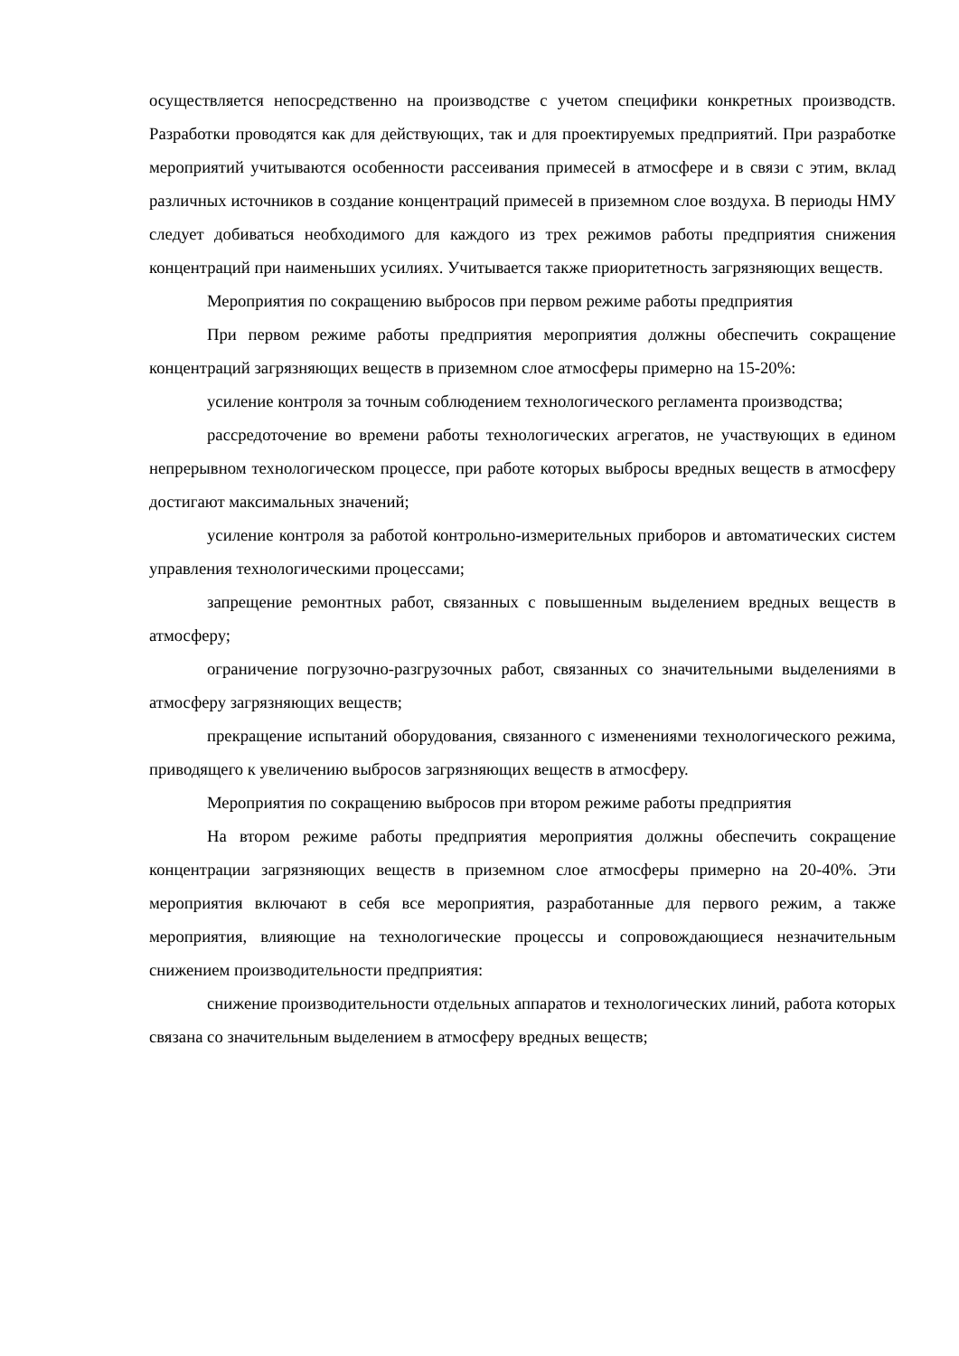осуществляется непосредственно на производстве с учетом специфики конкретных производств. Разработки проводятся как для действующих, так и для проектируемых предприятий. При разработке мероприятий учитываются особенности рассеивания примесей в атмосфере и в связи с этим, вклад различных источников в создание концентраций примесей в приземном слое воздуха. В периоды НМУ следует добиваться необходимого для каждого из трех режимов работы предприятия снижения концентраций при наименьших усилиях. Учитывается также приоритетность загрязняющих веществ.
Мероприятия по сокращению выбросов при первом режиме работы предприятия
При первом режиме работы предприятия мероприятия должны обеспечить сокращение концентраций загрязняющих веществ в приземном слое атмосферы примерно на 15-20%:
усиление контроля за точным соблюдением технологического регламента производства;
рассредоточение во времени работы технологических агрегатов, не участвующих в едином непрерывном технологическом процессе, при работе которых выбросы вредных веществ в атмосферу достигают максимальных значений;
усиление контроля за работой контрольно-измерительных приборов и автоматических систем управления технологическими процессами;
запрещение ремонтных работ, связанных с повышенным выделением вредных веществ в атмосферу;
ограничение погрузочно-разгрузочных работ, связанных со значительными выделениями в атмосферу загрязняющих веществ;
прекращение испытаний оборудования, связанного с изменениями технологического режима, приводящего к увеличению выбросов загрязняющих веществ в атмосферу.
Мероприятия по сокращению выбросов при втором режиме работы предприятия
На втором режиме работы предприятия мероприятия должны обеспечить сокращение концентрации загрязняющих веществ в приземном слое атмосферы примерно на 20-40%. Эти мероприятия включают в себя все мероприятия, разработанные для первого режим, а также мероприятия, влияющие на технологические процессы и сопровождающиеся незначительным снижением производительности предприятия:
снижение производительности отдельных аппаратов и технологических линий, работа которых связана со значительным выделением в атмосферу вредных веществ;